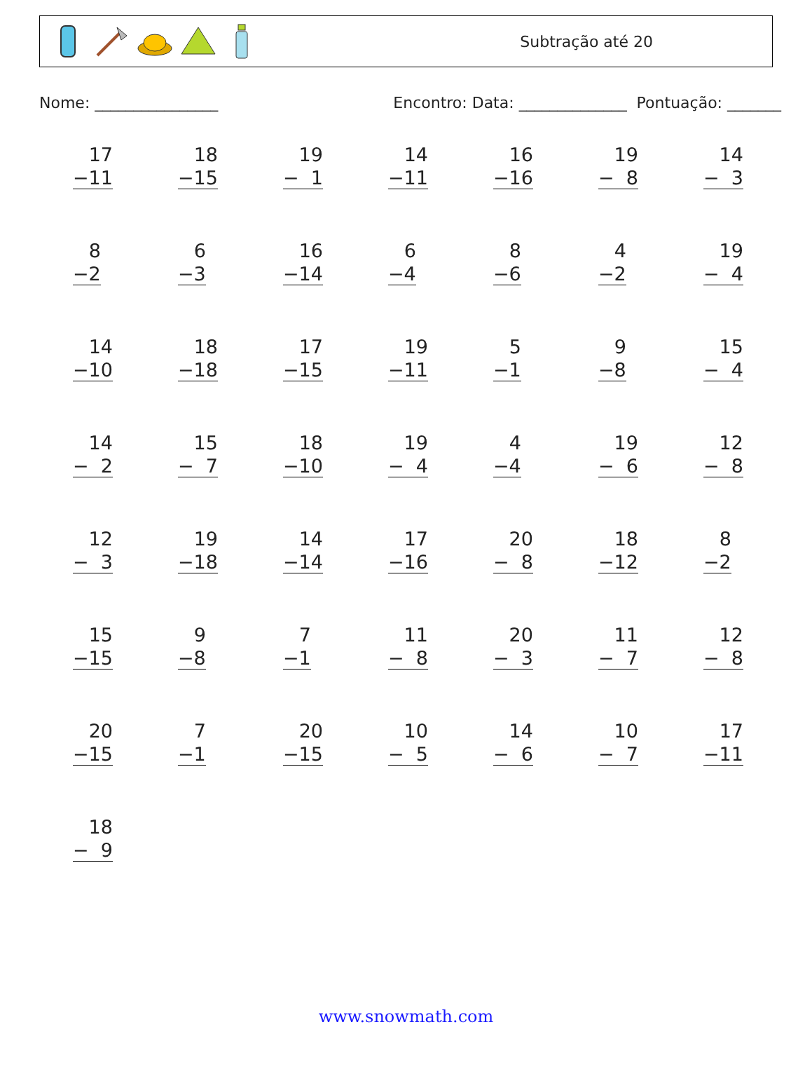Subtração até 20
Nome: ________________ Encontro: Data: ______________ Pontuação: _______
| 17 −11 | 18 −15 | 19 − 1 | 14 −11 | 16 −16 | 19 − 8 | 14 − 3 |
| 8 −2 | 6 −3 | 16 −14 | 6 −4 | 8 −6 | 4 −2 | 19 − 4 |
| 14 −10 | 18 −18 | 17 −15 | 19 −11 | 5 −1 | 9 −8 | 15 − 4 |
| 14 − 2 | 15 − 7 | 18 −10 | 19 − 4 | 4 −4 | 19 − 6 | 12 − 8 |
| 12 − 3 | 19 −18 | 14 −14 | 17 −16 | 20 − 8 | 18 −12 | 8 −2 |
| 15 −15 | 9 −8 | 7 −1 | 11 − 8 | 20 − 3 | 11 − 7 | 12 − 8 |
| 20 −15 | 7 −1 | 20 −15 | 10 − 5 | 14 − 6 | 10 − 7 | 17 −11 |
| 18 − 9 | | | | | | |
www.snowmath.com